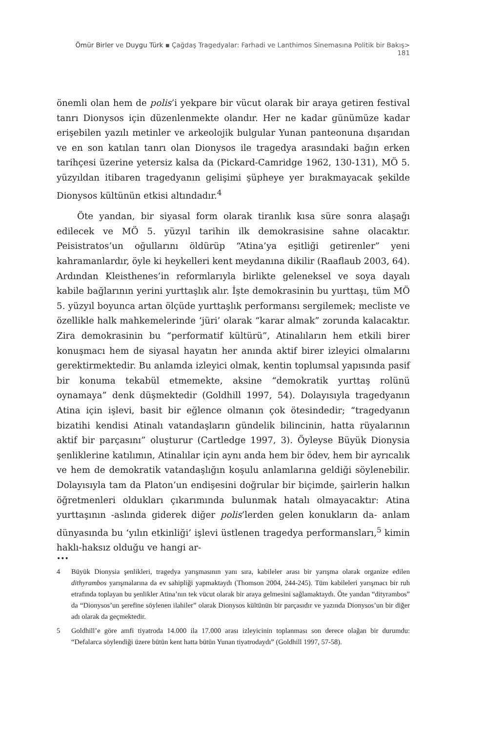Ömür Birler ve Duygu Türk ▪ Çağdaş Tragedyalar: Farhadi ve Lanthimos Sinemasına Politik bir Bakış> 181
önemli olan hem de polis’i yekpare bir vücut olarak bir araya getiren festival tanrı Dionysos için düzenlenmekte olandır. Her ne kadar günümüze kadar erişebilen yazılı metinler ve arkeolojik bulgular Yunan panteonuna dışarıdan ve en son katılan tanrı olan Dionysos ile tragedya arasındaki bağın erken tarihçesi üzerine yetersiz kalsa da (Pickard-Camridge 1962, 130-131), MÖ 5. yüzyıldan itibaren tragedyanın gelişimi şüpheye yer bırakmayacak şekilde Dionysos kültünün etkisi altındadır.<sup>4</sup>
Öte yandan, bir siyasal form olarak tiranlık kısa süre sonra alaşağı edilecek ve MÖ 5. yüzyıl tarihin ilk demokrasisine sahne olacaktır. Peisistratos’un oğullarını öldürüp “Atina’ya eşitliği getirenler” yeni kahramanlardır, öyle ki heykelleri kent meydanına dikilir (Raaflaub 2003, 64). Ardından Kleisthenes’in reformlarıyla birlikte geleneksel ve soya dayalı kabile bağlarının yerini yurttaşlık alır. İşte demokrasinin bu yurttaşı, tüm MÖ 5. yüzyıl boyunca artan ölçüde yurttaşlık performansı sergilemek; mecliste ve özellikle halk mahkemelerinde ‘jüri’ olarak “karar almak” zorunda kalacaktır. Zira demokrasinin bu “performatif kültürü”, Atinalıların hem etkili birer konuşmacı hem de siyasal hayatın her anında aktif birer izleyici olmalarını gerektirmektedir. Bu anlamda izleyici olmak, kentin toplumsal yapısında pasif bir konuma tekabül etmemekte, aksine “demokratik yurttaş rolünü oynamaya” denk düşmektedir (Goldhill 1997, 54). Dolayısıyla tragedyanın Atina için işlevi, basit bir eğlence olmanın çok ötesindedir; “tragedyanın bizatihi kendisi Atinalı vatandaşların gündelik bilincinin, hatta rüyalarının aktif bir parçasını” oluşturur (Cartledge 1997, 3). Öyleyse Büyük Dionysia şenliklerine katılımın, Atinalılar için aynı anda hem bir ödev, hem bir ayrıcalık ve hem de demokratik vatandaşlığın koşulu anlamlarına geldiği söylenebilir. Dolayısıyla tam da Platon’un endişesini doğrular bir biçimde, şairlerin halkın öğretmenleri oldukları çıkarımında bulunmak hatalı olmayacaktır: Atina yurttaşının -aslında giderek diğer polis’lerden gelen konukların da- anlam dünyasında bu ‘yılın etkinliği’ işlevi üstlenen tragedya performansları,<sup>5</sup> kimin haklı-haksız olduğu ve hangi ar-
•••
4 Büyük Dionysia şenlikleri, tragedya yarışmasının yanı sıra, kabileler arası bir yarışma olarak organize edilen dithyrambos yarışmalarına da ev sahipliği yapmaktaydı (Thomson 2004, 244-245). Tüm kabileleri yarışmacı bir ruh etrafında toplayan bu şenlikler Atina’nın tek vücut olarak bir araya gelmesini sağlamaktaydı. Öte yandan “dityrambos” da “Dionysos’un şerefine söylenen ilahiler” olarak Dionysos kültünün bir parçasıdır ve yazında Dionysos’un bir diğer adı olarak da geçmektedir.
5 Goldhill’e göre amfi tiyatroda 14.000 ila 17.000 arası izleyicinin toplanması son derece olağan bir durumdu: “Defalarca söylendiği üzere bütün kent hatta bütün Yunan tiyatrodaydı” (Goldhill 1997, 57-58).